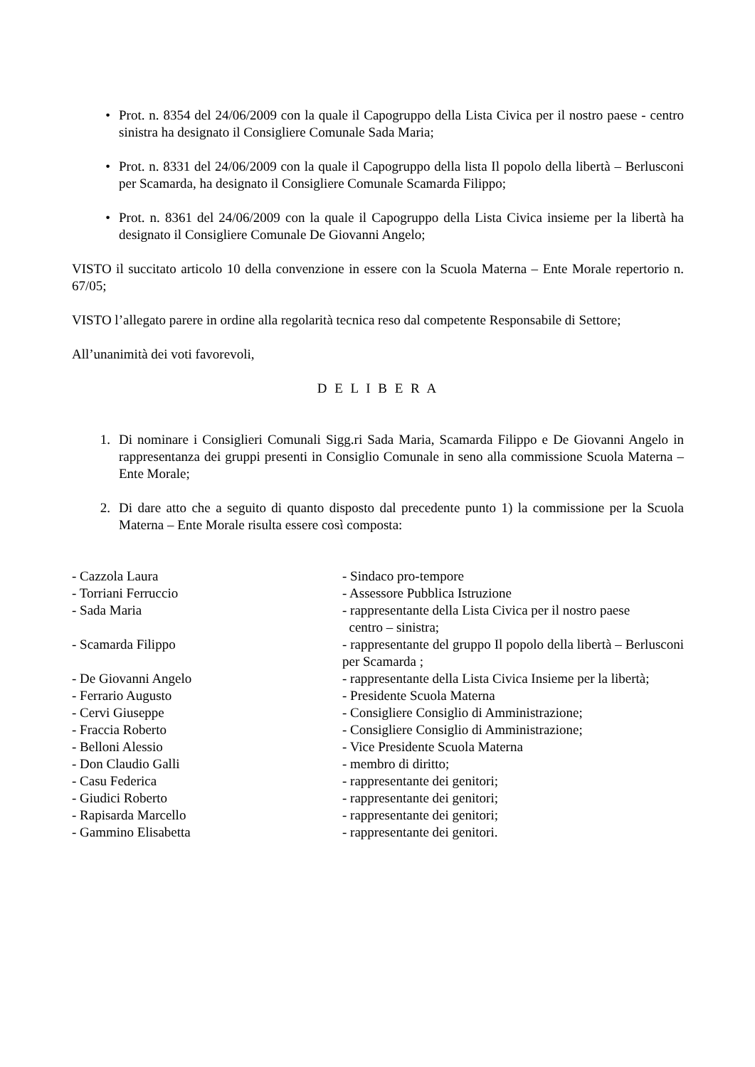• Prot. n. 8354 del 24/06/2009 con la quale il Capogruppo della Lista Civica per il nostro paese - centro sinistra ha designato il Consigliere Comunale Sada Maria;
• Prot. n. 8331 del 24/06/2009 con la quale il Capogruppo della lista Il popolo della libertà – Berlusconi per Scamarda, ha designato il Consigliere Comunale Scamarda Filippo;
• Prot. n. 8361 del 24/06/2009 con la quale il Capogruppo della Lista Civica insieme per la libertà ha designato il Consigliere Comunale De Giovanni Angelo;
VISTO il succitato articolo 10 della convenzione in essere con la Scuola Materna – Ente Morale repertorio n. 67/05;
VISTO l’allegato parere in ordine alla regolarità tecnica reso dal competente Responsabile di Settore;
All’unanimità dei voti favorevoli,
D E L I B E R A
1. Di nominare i Consiglieri Comunali Sigg.ri Sada Maria, Scamarda Filippo e De Giovanni Angelo in rappresentanza dei gruppi presenti in Consiglio Comunale in seno alla commissione Scuola Materna – Ente Morale;
2. Di dare atto che a seguito di quanto disposto dal precedente punto 1) la commissione per la Scuola Materna – Ente Morale risulta essere così composta:
| - Cazzola Laura | - Sindaco pro-tempore |
| - Torriani Ferruccio | - Assessore Pubblica Istruzione |
| - Sada Maria | - rappresentante della Lista Civica per il nostro paese centro – sinistra; |
| - Scamarda Filippo | - rappresentante del gruppo Il popolo della libertà – Berlusconi per Scamarda ; |
| - De Giovanni Angelo | - rappresentante della Lista Civica Insieme per la libertà; |
| - Ferrario Augusto | - Presidente Scuola Materna |
| - Cervi Giuseppe | - Consigliere Consiglio di Amministrazione; |
| - Fraccia Roberto | - Consigliere Consiglio di Amministrazione; |
| - Belloni Alessio | - Vice Presidente Scuola Materna |
| - Don Claudio Galli | - membro di diritto; |
| - Casu Federica | - rappresentante dei genitori; |
| - Giudici Roberto | - rappresentante dei genitori; |
| - Rapisarda Marcello | - rappresentante dei genitori; |
| - Gammino Elisabetta | - rappresentante dei genitori. |